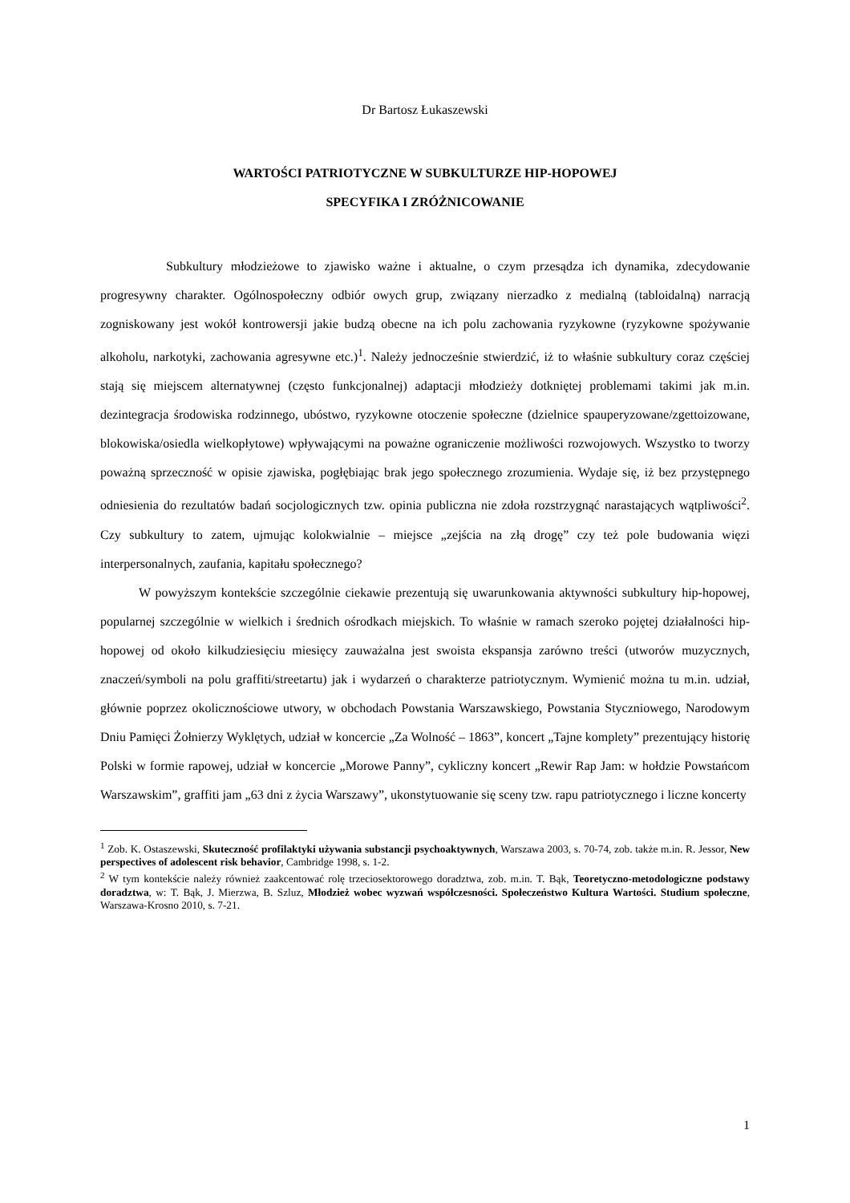Dr Bartosz Łukaszewski
WARTOŚCI PATRIOTYCZNE W SUBKULTURZE HIP-HOPOWEJ
SPECYFIKA I ZRÓŻNICOWANIE
Subkultury młodzieżowe to zjawisko ważne i aktualne, o czym przesądza ich dynamika, zdecydowanie progresywny charakter. Ogólnospołeczny odbiór owych grup, związany nierzadko z medialną (tabloidalną) narracją zogniskowany jest wokół kontrowersji jakie budzą obecne na ich polu zachowania ryzykowne (ryzykowne spożywanie alkoholu, narkotyki, zachowania agresywne etc.)<sup>1</sup>. Należy jednocześnie stwierdzić, iż to właśnie subkultury coraz częściej stają się miejscem alternatywnej (często funkcjonalnej) adaptacji młodzieży dotkniętej problemami takimi jak m.in. dezintegracja środowiska rodzinnego, ubóstwo, ryzykowne otoczenie społeczne (dzielnice spauperyzowane/zgettoizowane, blokowiska/osiedla wielkopłytowe) wpływającymi na poważne ograniczenie możliwości rozwojowych. Wszystko to tworzy poważną sprzeczność w opisie zjawiska, pogłębiając brak jego społecznego zrozumienia. Wydaje się, iż bez przystępnego odniesienia do rezultatów badań socjologicznych tzw. opinia publiczna nie zdoła rozstrzygnąć narastających wątpliwości<sup>2</sup>. Czy subkultury to zatem, ujmując kolokwialnie – miejsce „zejścia na złą drogę” czy też pole budowania więzi interpersonalnych, zaufania, kapitału społecznego?
W powyższym kontekście szczególnie ciekawie prezentują się uwarunkowania aktywności subkultury hip-hopowej, popularnej szczególnie w wielkich i średnich ośrodkach miejskich. To właśnie w ramach szeroko pojętej działalności hip-hopowej od około kilkudziesięciu miesięcy zauważalna jest swoista ekspansja zarówno treści (utworów muzycznych, znaczeń/symboli na polu graffiti/streetartu) jak i wydarzeń o charakterze patriotycznym. Wymienić można tu m.in. udział, głównie poprzez okolicznościowe utwory, w obchodach Powstania Warszawskiego, Powstania Styczniowego, Narodowym Dniu Pamięci Żołnierzy Wyklętych, udział w koncercie „Za Wolność – 1863”, koncert „Tajne komplety” prezentujący historię Polski w formie rapowej, udział w koncercie „Morowe Panny”, cykliczny koncert „Rewir Rap Jam: w hołdzie Powstańcom Warszawskim”, graffiti jam „63 dni z życia Warszawy”, ukonstytuowanie się sceny tzw. rapu patriotycznego i liczne koncerty
<sup>1</sup> Zob. K. Ostaszewski, Skuteczność profilaktyki używania substancji psychoaktywnych, Warszawa 2003, s. 70-74, zob. także m.in. R. Jessor, New perspectives of adolescent risk behavior, Cambridge 1998, s. 1-2.
<sup>2</sup> W tym kontekście należy również zaakcentować rolę trzeciosektorowego doradztwa, zob. m.in. T. Bąk, Teoretyczno-metodologiczne podstawy doradztwa, w: T. Bąk, J. Mierzwa, B. Szluz, Młodzież wobec wyzwań współczesności. Społeczeństwo Kultura Wartości. Studium społeczne, Warszawa-Krosno 2010, s. 7-21.
1